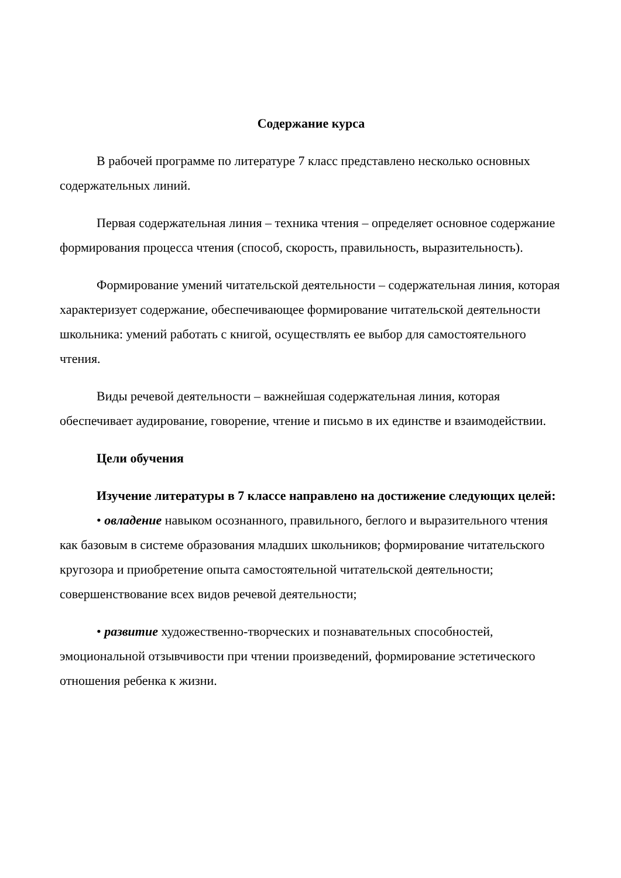Содержание курса
В рабочей программе по литературе 7 класс представлено несколько основных содержательных линий.
Первая содержательная линия – техника чтения – определяет основное содержание формирования процесса чтения (способ, скорость, правильность, выразительность).
Формирование умений читательской деятельности – содержательная линия, которая характеризует содержание, обеспечивающее формирование читательской деятельности школьника: умений работать с книгой, осуществлять ее выбор для самостоятельного чтения.
Виды речевой деятельности – важнейшая содержательная линия, которая обеспечивает аудирование, говорение, чтение и письмо в их единстве и взаимодействии.
Цели обучения
Изучение литературы в 7 классе направлено на достижение следующих целей:
• овладение навыком осознанного, правильного, беглого и выразительного чтения как базовым в системе образования младших школьников; формирование читательского кругозора и приобретение опыта самостоятельной читательской деятельности; совершенствование всех видов речевой деятельности;
• развитие художественно-творческих и познавательных способностей, эмоциональной отзывчивости при чтении произведений, формирование эстетического отношения ребенка к жизни.